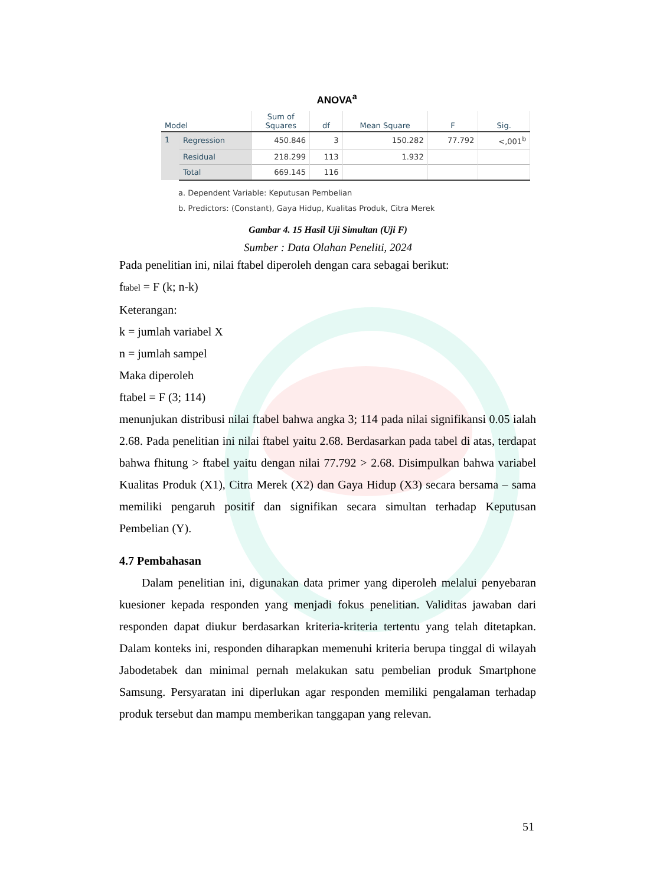ANOVA<sup>a</sup>
| Model | | Sum of Squares | df | Mean Square | F | Sig. |
| --- | --- | --- | --- | --- | --- | --- |
| 1 | Regression | 450.846 | 3 | 150.282 | 77.792 | <,001<sup>b</sup> |
| | Residual | 218.299 | 113 | 1.932 | | |
| | Total | 669.145 | 116 | | | |
a. Dependent Variable: Keputusan Pembelian
b. Predictors: (Constant), Gaya Hidup, Kualitas Produk, Citra Merek
Gambar 4. 15 Hasil Uji Simultan (Uji F)
Sumber : Data Olahan Peneliti, 2024
Pada penelitian ini, nilai ftabel diperoleh dengan cara sebagai berikut:
ftabel = F (k; n-k)
Keterangan:
k = jumlah variabel X
n = jumlah sampel
Maka diperoleh
ftabel = F (3; 114)
menunjukan distribusi nilai ftabel bahwa angka 3; 114 pada nilai signifikansi 0.05 ialah 2.68. Pada penelitian ini nilai ftabel yaitu 2.68. Berdasarkan pada tabel di atas, terdapat bahwa fhitung > ftabel yaitu dengan nilai 77.792 > 2.68. Disimpulkan bahwa variabel Kualitas Produk (X1), Citra Merek (X2) dan Gaya Hidup (X3) secara bersama – sama memiliki pengaruh positif dan signifikan secara simultan terhadap Keputusan Pembelian (Y).
4.7 Pembahasan
Dalam penelitian ini, digunakan data primer yang diperoleh melalui penyebaran kuesioner kepada responden yang menjadi fokus penelitian. Validitas jawaban dari responden dapat diukur berdasarkan kriteria-kriteria tertentu yang telah ditetapkan. Dalam konteks ini, responden diharapkan memenuhi kriteria berupa tinggal di wilayah Jabodetabek dan minimal pernah melakukan satu pembelian produk Smartphone Samsung. Persyaratan ini diperlukan agar responden memiliki pengalaman terhadap produk tersebut dan mampu memberikan tanggapan yang relevan.
51